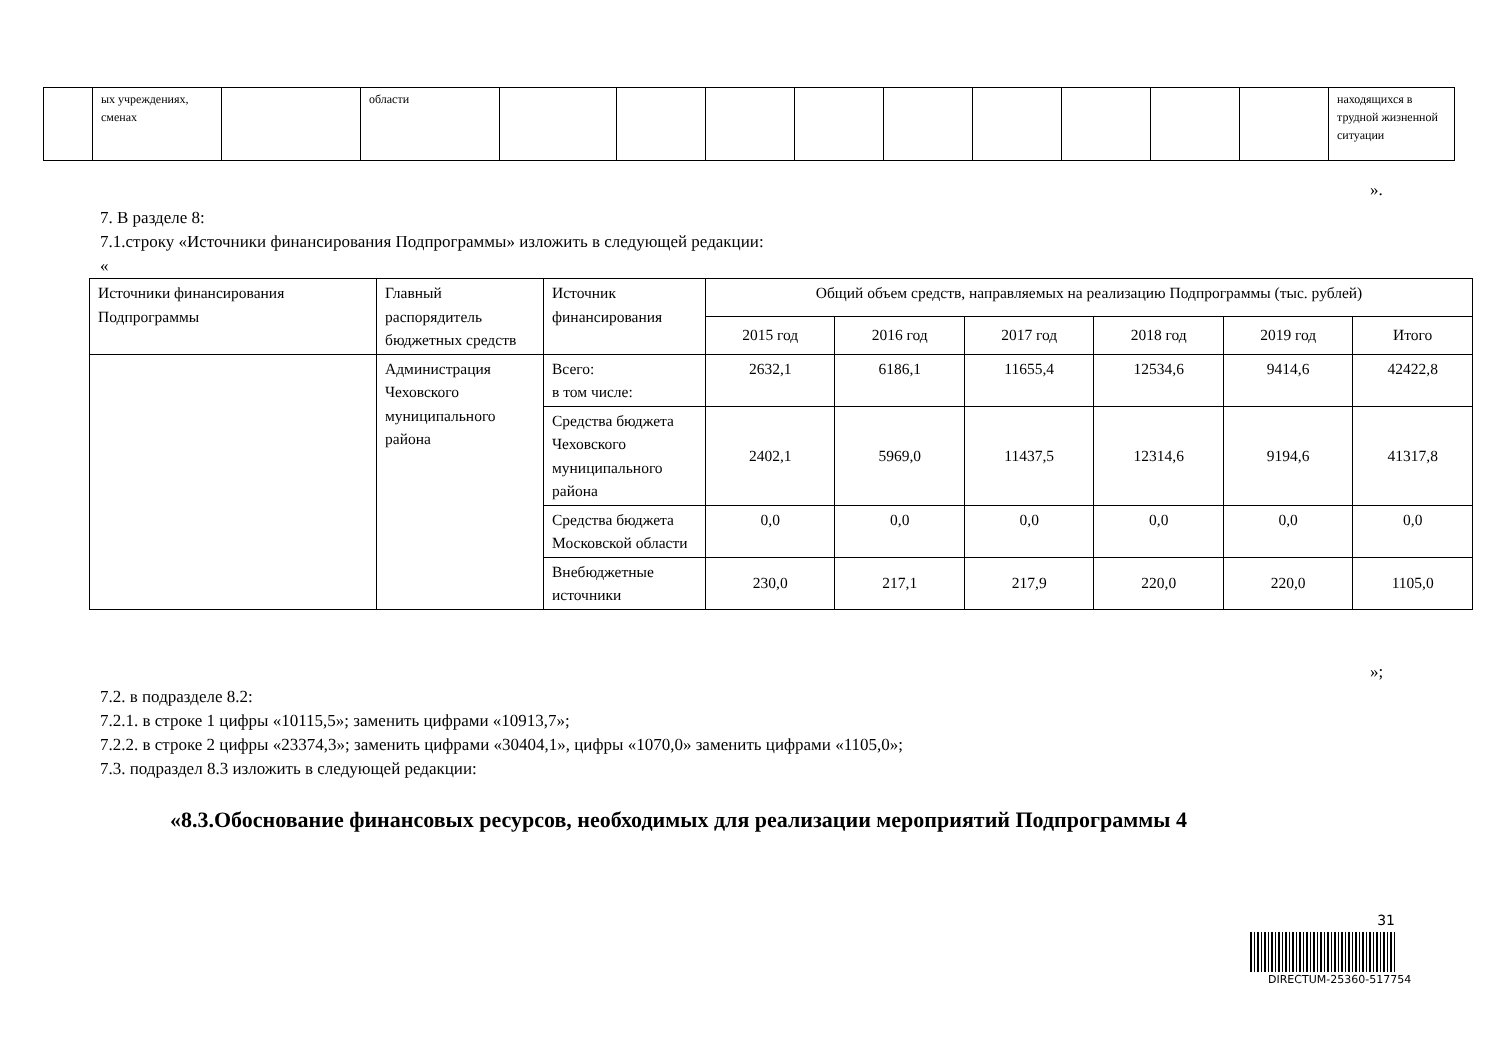| | ых учреждениях, сменах | | области | | | | | | | | | | находящихся в трудной жизненной ситуации |
».
7. В разделе 8:
7.1.строку «Источники финансирования Подпрограммы» изложить в следующей редакции:
«
| Источники финансирования Подпрограммы | Главный распорядитель бюджетных средств | Источник финансирования | Общий объем средств, направляемых на реализацию Подпрограммы (тыс. рублей) | | | | | |
| --- | --- | --- | --- | --- | --- | --- | --- | --- |
| | | | 2015 год | 2016 год | 2017 год | 2018 год | 2019 год | Итого |
| | Администрация Чеховского муниципального района | Всего: в том числе: | 2632,1 | 6186,1 | 11655,4 | 12534,6 | 9414,6 | 42422,8 |
| | | Средства бюджета Чеховского муниципального района | 2402,1 | 5969,0 | 11437,5 | 12314,6 | 9194,6 | 41317,8 |
| | | Средства бюджета Московской области | 0,0 | 0,0 | 0,0 | 0,0 | 0,0 | 0,0 |
| | | Внебюджетные источники | 230,0 | 217,1 | 217,9 | 220,0 | 220,0 | 1105,0 |
»;
7.2. в подразделе 8.2:
7.2.1. в строке 1 цифры «10115,5»; заменить цифрами «10913,7»;
7.2.2. в строке 2 цифры «23374,3»; заменить цифрами «30404,1», цифры «1070,0» заменить цифрами «1105,0»;
7.3. подраздел 8.3 изложить в следующей редакции:
«8.3.Обоснование финансовых ресурсов, необходимых для реализации мероприятий Подпрограммы 4
31
DIRECTUM-25360-517754